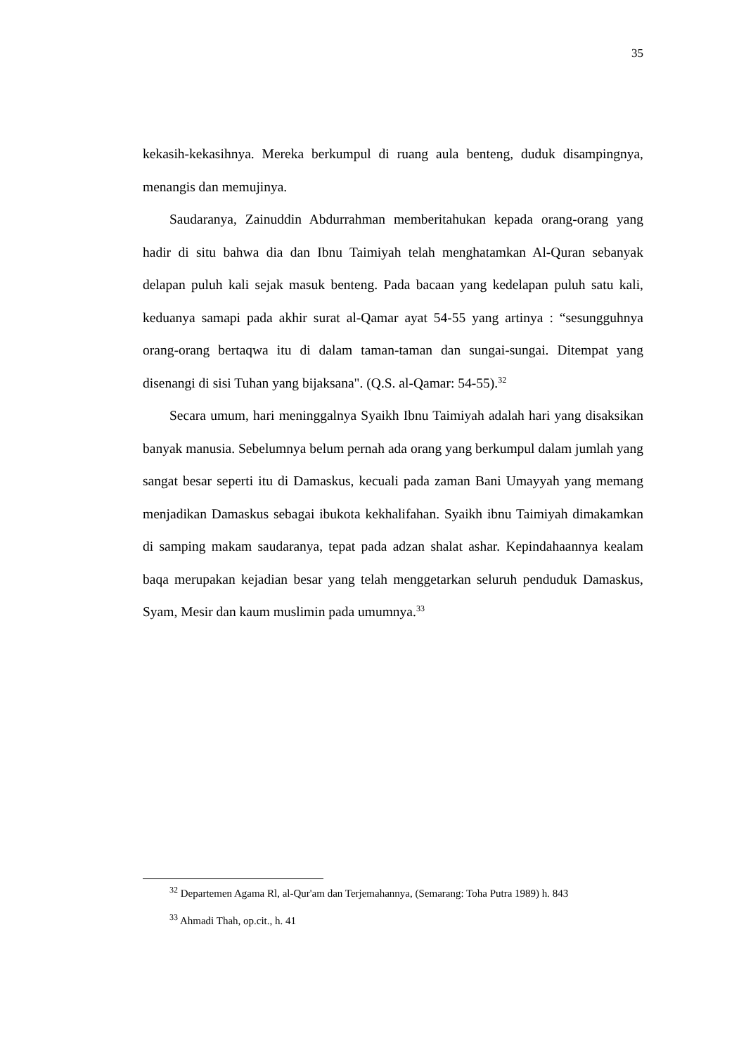35
kekasih-kekasihnya. Mereka berkumpul di ruang aula benteng, duduk disampingnya, menangis dan memujinya.
Saudaranya, Zainuddin Abdurrahman memberitahukan kepada orang-orang yang hadir di situ bahwa dia dan Ibnu Taimiyah telah menghatamkan Al-Quran sebanyak delapan puluh kali sejak masuk benteng. Pada bacaan yang kedelapan puluh satu kali, keduanya samapi pada akhir surat al-Qamar ayat 54-55 yang artinya : “sesungguhnya orang-orang bertaqwa itu di dalam taman-taman dan sungai-sungai. Ditempat yang disenangi di sisi Tuhan yang bijaksana". (Q.S. al-Qamar: 54-55).<sup>32</sup>
Secara umum, hari meninggalnya Syaikh Ibnu Taimiyah adalah hari yang disaksikan banyak manusia. Sebelumnya belum pernah ada orang yang berkumpul dalam jumlah yang sangat besar seperti itu di Damaskus, kecuali pada zaman Bani Umayyah yang memang menjadikan Damaskus sebagai ibukota kekhalifahan. Syaikh ibnu Taimiyah dimakamkan di samping makam saudaranya, tepat pada adzan shalat ashar. Kepindahaannya kealam baqa merupakan kejadian besar yang telah menggetarkan seluruh penduduk Damaskus, Syam, Mesir dan kaum muslimin pada umumnya.<sup>33</sup>
<sup>32</sup> Departemen Agama Rl, al-Qur'am dan Terjemahannya, (Semarang: Toha Putra 1989) h. 843
<sup>33</sup> Ahmadi Thah, op.cit., h. 41